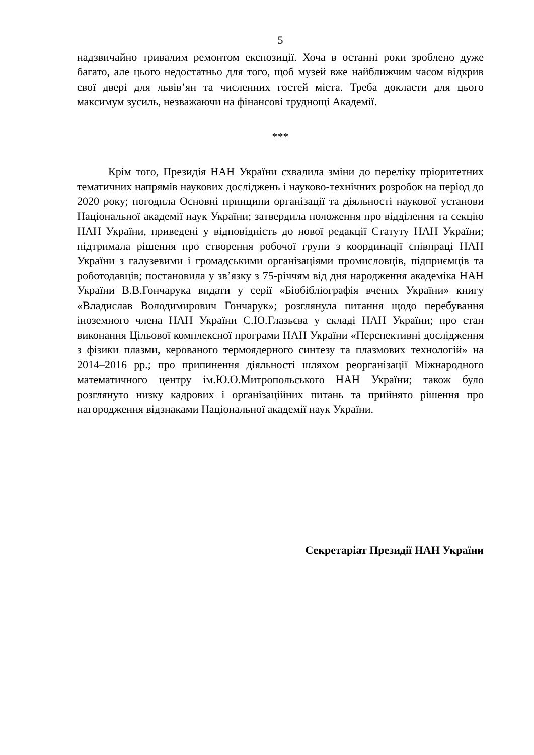5
надзвичайно тривалим ремонтом експозиції. Хоча в останні роки зроблено дуже багато, але цього недостатньо для того, щоб музей вже найближчим часом відкрив свої двері для львів’ян та численних гостей міста. Треба докласти для цього максимум зусиль, незважаючи на фінансові труднощі Академії.
***
Крім того, Президія НАН України схвалила зміни до переліку пріоритетних тематичних напрямів наукових досліджень і науково-технічних розробок на період до 2020 року; погодила Основні принципи організації та діяльності наукової установи Національної академії наук України; затвердила положення про відділення та секцію НАН України, приведені у відповідність до нової редакції Статуту НАН України; підтримала рішення про створення робочої групи з координації співпраці НАН України з галузевими і громадськими організаціями промисловців, підприємців та роботодавців; постановила у зв’язку з 75-річчям від дня народження академіка НАН України В.В.Гончарука видати у серії «Біобібліографія вчених України» книгу «Владислав Володимирович Гончарук»; розглянула питання щодо перебування іноземного члена НАН України С.Ю.Глазьєва у складі НАН України; про стан виконання Цільової комплексної програми НАН України «Перспективні дослідження з фізики плазми, керованого термоядерного синтезу та плазмових технологій» на 2014–2016 рр.; про припинення діяльності шляхом реорганізації Міжнародного математичного центру ім.Ю.О.Митропольського НАН України; також було розглянуто низку кадрових і організаційних питань та прийнято рішення про нагородження відзнаками Національної академії наук України.
Секретаріат Президії НАН України